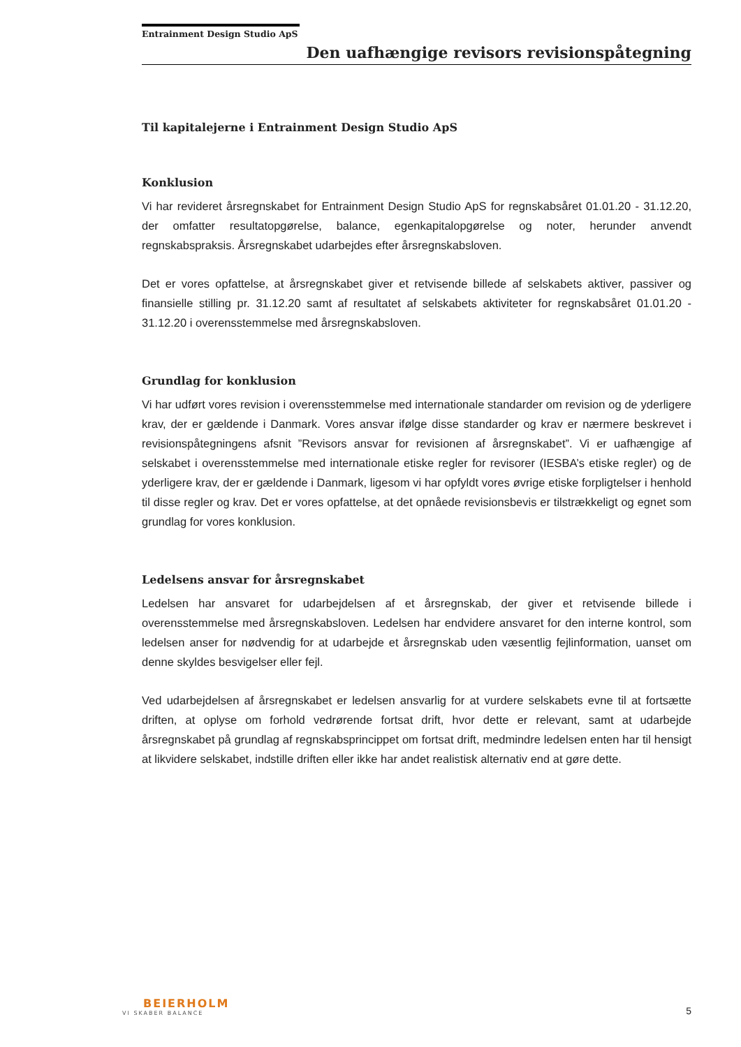Entrainment Design Studio ApS
Den uafhængige revisors revisionspåtegning
Til kapitalejerne i Entrainment Design Studio ApS
Konklusion
Vi har revideret årsregnskabet for Entrainment Design Studio ApS for regnskabsåret 01.01.20 - 31.12.20, der omfatter resultatopgørelse, balance, egenkapitalopgørelse og noter, herunder anvendt regnskabspraksis. Årsregnskabet udarbejdes efter årsregnskabsloven.
Det er vores opfattelse, at årsregnskabet giver et retvisende billede af selskabets aktiver, passiver og finansielle stilling pr. 31.12.20 samt af resultatet af selskabets aktiviteter for regnskabsåret 01.01.20 - 31.12.20 i overensstemmelse med årsregnskabsloven.
Grundlag for konklusion
Vi har udført vores revision i overensstemmelse med internationale standarder om revision og de yderligere krav, der er gældende i Danmark. Vores ansvar ifølge disse standarder og krav er nærmere beskrevet i revisionspåtegningens afsnit ”Revisors ansvar for revisionen af årsregnskabet”. Vi er uafhængige af selskabet i overensstemmelse med internationale etiske regler for revisorer (IESBA’s etiske regler) og de yderligere krav, der er gældende i Danmark, ligesom vi har opfyldt vores øvrige etiske forpligtelser i henhold til disse regler og krav. Det er vores opfattelse, at det opnåede revisionsbevis er tilstrækkeligt og egnet som grundlag for vores konklusion.
Ledelsens ansvar for årsregnskabet
Ledelsen har ansvaret for udarbejdelsen af et årsregnskab, der giver et retvisende billede i overensstemmelse med årsregnskabsloven. Ledelsen har endvidere ansvaret for den interne kontrol, som ledelsen anser for nødvendig for at udarbejde et årsregnskab uden væsentlig fejlinformation, uanset om denne skyldes besvigelser eller fejl.
Ved udarbejdelsen af årsregnskabet er ledelsen ansvarlig for at vurdere selskabets evne til at fortsætte driften, at oplyse om forhold vedrørende fortsat drift, hvor dette er relevant, samt at udarbejde årsregnskabet på grundlag af regnskabsprincippet om fortsat drift, medmindre ledelsen enten har til hensigt at likvidere selskabet, indstille driften eller ikke har andet realistisk alternativ end at gøre dette.
BEIERHOLM
VI SKABER BALANCE
5